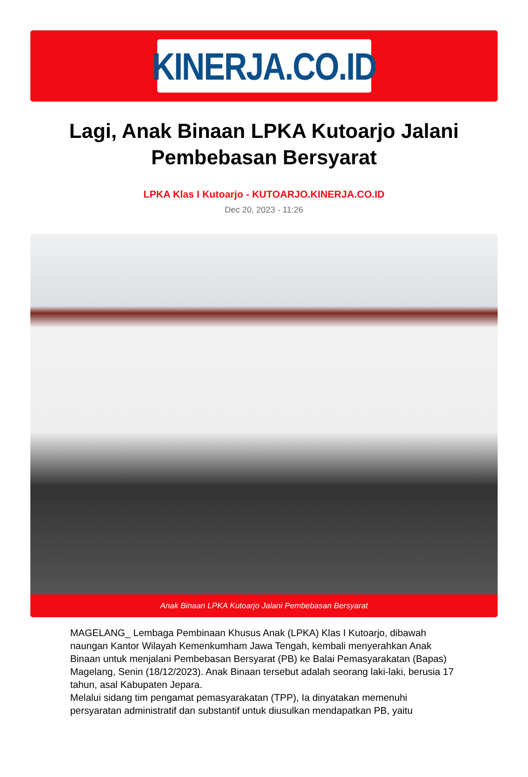KINERJA.CO.ID
Lagi, Anak Binaan LPKA Kutoarjo Jalani Pembebasan Bersyarat
LPKA Klas I Kutoarjo - KUTOARJO.KINERJA.CO.ID
Dec 20, 2023 - 11:26
Anak Binaan LPKA Kutoarjo Jalani Pembebasan Bersyarat
MAGELANG_ Lembaga Pembinaan Khusus Anak (LPKA) Klas I Kutoarjo, dibawah naungan Kantor Wilayah Kemenkumham Jawa Tengah, kembali menyerahkan Anak Binaan untuk menjalani Pembebasan Bersyarat (PB) ke Balai Pemasyarakatan (Bapas) Magelang, Senin (18/12/2023). Anak Binaan tersebut adalah seorang laki-laki, berusia 17 tahun, asal Kabupaten Jepara.
Melalui sidang tim pengamat pemasyarakatan (TPP), Ia dinyatakan memenuhi persyaratan administratif dan substantif untuk diusulkan mendapatkan PB, yaitu